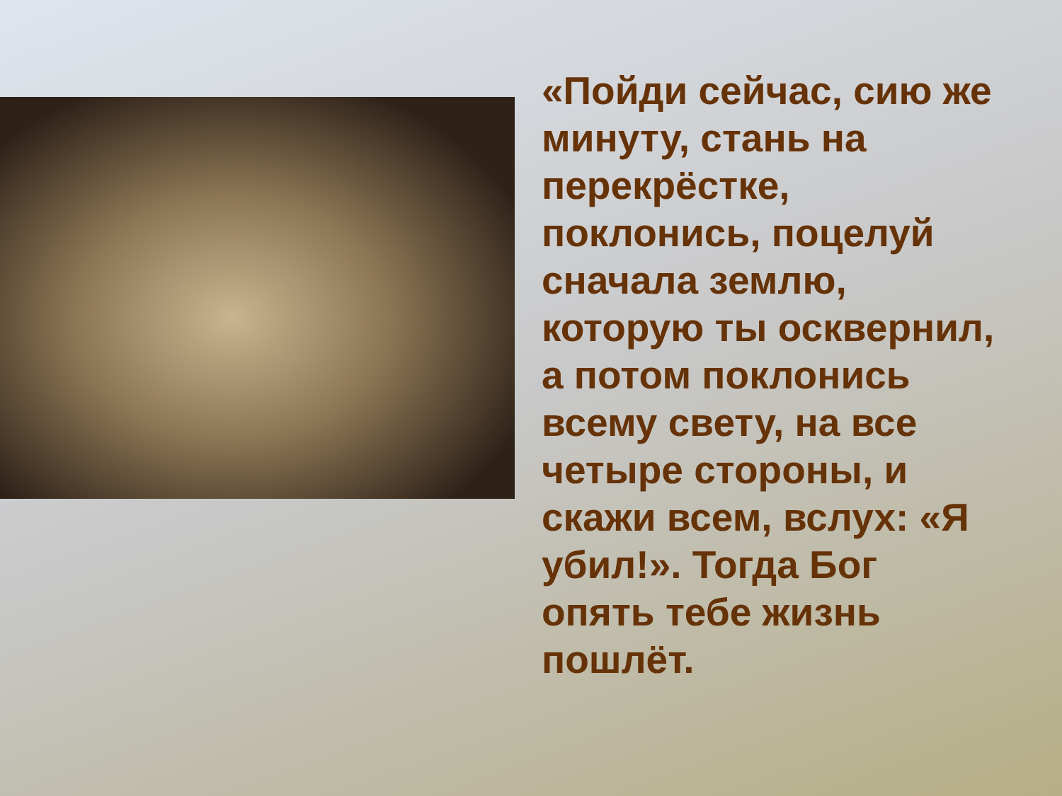«Пойди сейчас, сию же минуту, стань на перекрёстке, поклонись, поцелуй сначала землю, которую ты осквернил, а потом поклонись всему свету, на все четыре стороны, и скажи всем, вслух: «Я убил!». Тогда Бог опять тебе жизнь пошлёт.